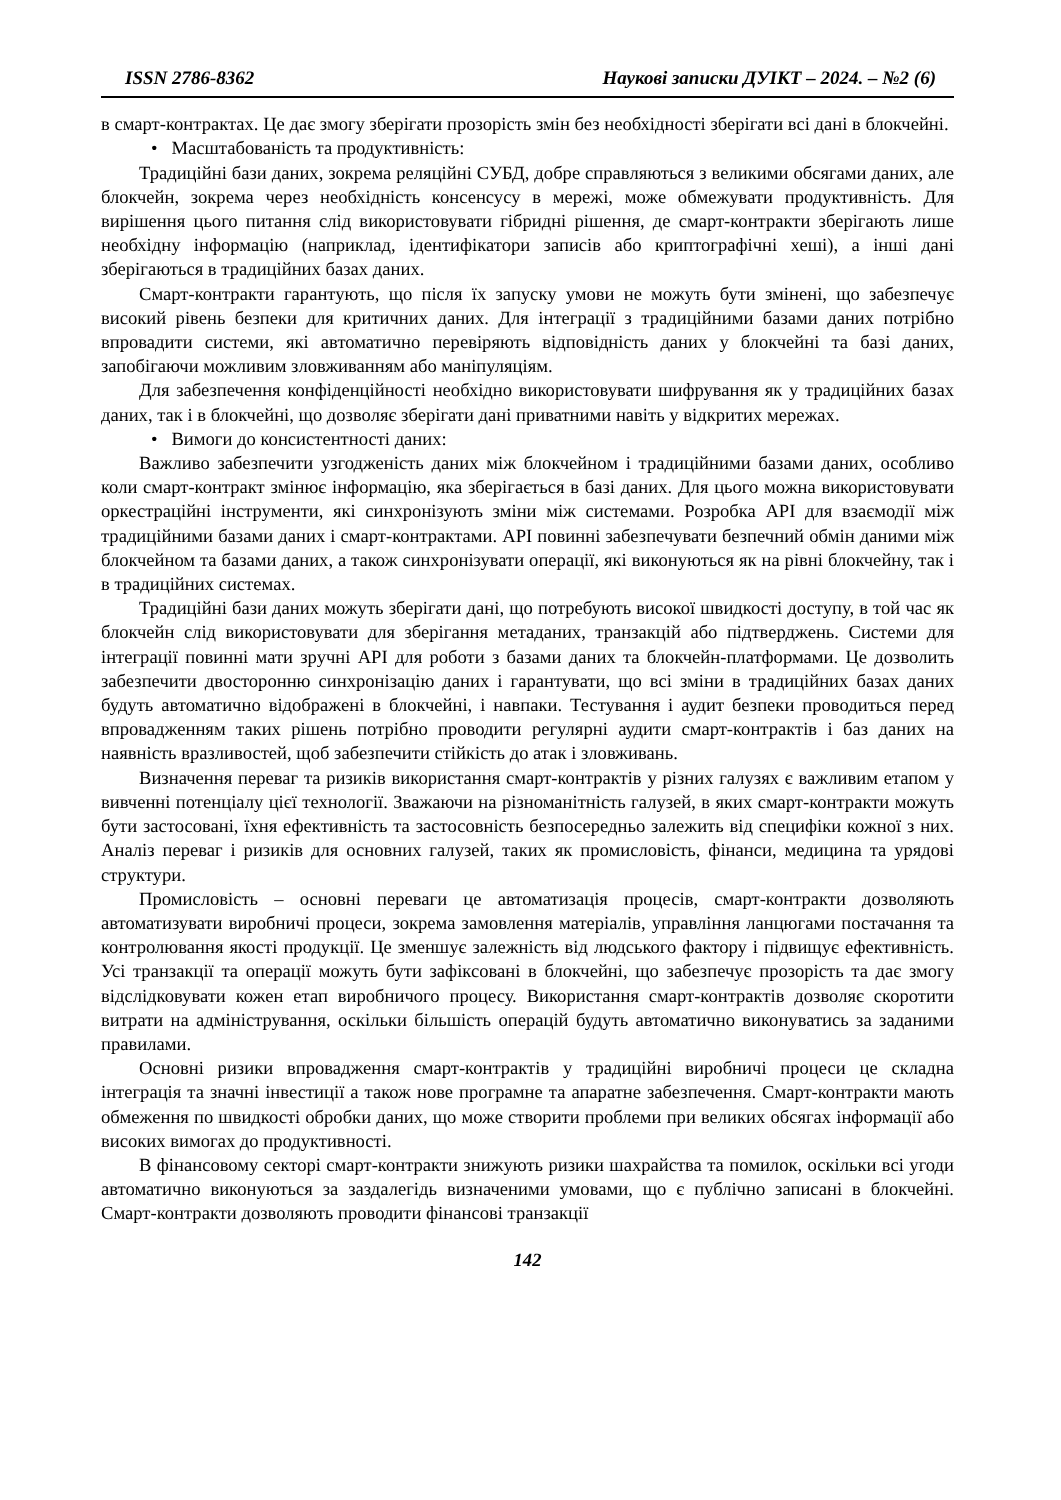ISSN 2786-8362 Наукові записки ДУІКТ – 2024. – №2 (6)
в смарт-контрактах. Це дає змогу зберігати прозорість змін без необхідності зберігати всі дані в блокчейні.
• Масштабованість та продуктивність:
Традиційні бази даних, зокрема реляційні СУБД, добре справляються з великими обсягами даних, але блокчейн, зокрема через необхідність консенсусу в мережі, може обмежувати продуктивність. Для вирішення цього питання слід використовувати гібридні рішення, де смарт-контракти зберігають лише необхідну інформацію (наприклад, ідентифікатори записів або криптографічні хеші), а інші дані зберігаються в традиційних базах даних.
Смарт-контракти гарантують, що після їх запуску умови не можуть бути змінені, що забезпечує високий рівень безпеки для критичних даних. Для інтеграції з традиційними базами даних потрібно впровадити системи, які автоматично перевіряють відповідність даних у блокчейні та базі даних, запобігаючи можливим зловживанням або маніпуляціям.
Для забезпечення конфіденційності необхідно використовувати шифрування як у традиційних базах даних, так і в блокчейні, що дозволяє зберігати дані приватними навіть у відкритих мережах.
• Вимоги до консистентності даних:
Важливо забезпечити узгодженість даних між блокчейном і традиційними базами даних, особливо коли смарт-контракт змінює інформацію, яка зберігається в базі даних. Для цього можна використовувати оркестраційні інструменти, які синхронізують зміни між системами. Розробка API для взаємодії між традиційними базами даних і смарт-контрактами. API повинні забезпечувати безпечний обмін даними між блокчейном та базами даних, а також синхронізувати операції, які виконуються як на рівні блокчейну, так і в традиційних системах.
Традиційні бази даних можуть зберігати дані, що потребують високої швидкості доступу, в той час як блокчейн слід використовувати для зберігання метаданих, транзакцій або підтверджень. Системи для інтеграції повинні мати зручні API для роботи з базами даних та блокчейн-платформами. Це дозволить забезпечити двосторонню синхронізацію даних і гарантувати, що всі зміни в традиційних базах даних будуть автоматично відображені в блокчейні, і навпаки. Тестування і аудит безпеки проводиться перед впровадженням таких рішень потрібно проводити регулярні аудити смарт-контрактів і баз даних на наявність вразливостей, щоб забезпечити стійкість до атак і зловживань.
Визначення переваг та ризиків використання смарт-контрактів у різних галузях є важливим етапом у вивченні потенціалу цієї технології. Зважаючи на різноманітність галузей, в яких смарт-контракти можуть бути застосовані, їхня ефективність та застосовність безпосередньо залежить від специфіки кожної з них. Аналіз переваг і ризиків для основних галузей, таких як промисловість, фінанси, медицина та урядові структури.
Промисловість – основні переваги це автоматизація процесів, смарт-контракти дозволяють автоматизувати виробничі процеси, зокрема замовлення матеріалів, управління ланцюгами постачання та контролювання якості продукції. Це зменшує залежність від людського фактору і підвищує ефективність. Усі транзакції та операції можуть бути зафіксовані в блокчейні, що забезпечує прозорість та дає змогу відслідковувати кожен етап виробничого процесу. Використання смарт-контрактів дозволяє скоротити витрати на адміністрування, оскільки більшість операцій будуть автоматично виконуватись за заданими правилами.
Основні ризики впровадження смарт-контрактів у традиційні виробничі процеси це складна інтеграція та значні інвестиції а також нове програмне та апаратне забезпечення. Смарт-контракти мають обмеження по швидкості обробки даних, що може створити проблеми при великих обсягах інформації або високих вимогах до продуктивності.
В фінансовому секторі смарт-контракти знижують ризики шахрайства та помилок, оскільки всі угоди автоматично виконуються за заздалегідь визначеними умовами, що є публічно записані в блокчейні. Смарт-контракти дозволяють проводити фінансові транзакції
142